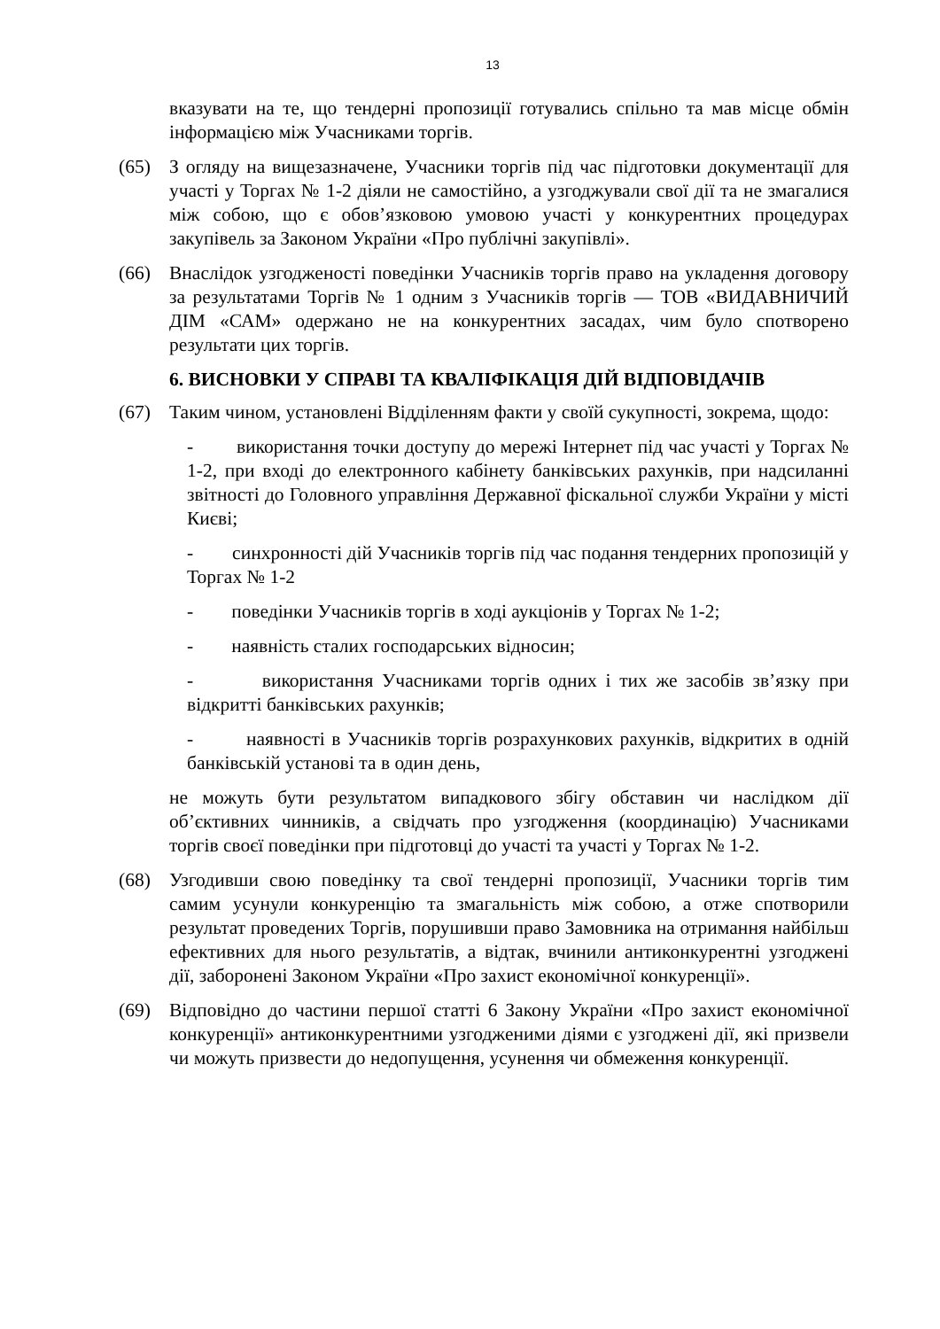13
вказувати на те, що тендерні пропозиції готувались спільно та мав місце обмін інформацією між Учасниками торгів.
(65) З огляду на вищезазначене, Учасники торгів під час підготовки документації для участі у Торгах № 1-2 діяли не самостійно, а узгоджували свої дії та не змагалися між собою, що є обов’язковою умовою участі у конкурентних процедурах закупівель за Законом України «Про публічні закупівлі».
(66) Внаслідок узгодженості поведінки Учасників торгів право на укладення договору за результатами Торгів № 1 одним з Учасників торгів — ТОВ «ВИДАВНИЧИЙ ДІМ «САМ» одержано не на конкурентних засадах, чим було спотворено результати цих торгів.
6. ВИСНОВКИ У СПРАВІ ТА КВАЛІФІКАЦІЯ ДІЙ ВІДПОВІДАЧІВ
(67) Таким чином, установлені Відділенням факти у своїй сукупності, зокрема, щодо:
- використання точки доступу до мережі Інтернет під час участі у Торгах № 1-2, при вході до електронного кабінету банківських рахунків, при надсиланні звітності до Головного управління Державної фіскальної служби України у місті Києві;
- синхронності дій Учасників торгів під час подання тендерних пропозицій у Торгах № 1-2
- поведінки Учасників торгів в ході аукціонів у Торгах № 1-2;
- наявність сталих господарських відносин;
- використання Учасниками торгів одних і тих же засобів зв’язку при відкритті банківських рахунків;
- наявності в Учасників торгів розрахункових рахунків, відкритих в одній банківській установі та в один день,
не можуть бути результатом випадкового збігу обставин чи наслідком дії об’єктивних чинників, а свідчать про узгодження (координацію) Учасниками торгів своєї поведінки при підготовці до участі та участі у Торгах № 1-2.
(68) Узгодивши свою поведінку та свої тендерні пропозиції, Учасники торгів тим самим усунули конкуренцію та змагальність між собою, а отже спотворили результат проведених Торгів, порушивши право Замовника на отримання найбільш ефективних для нього результатів, а відтак, вчинили антиконкурентні узгоджені дії, заборонені Законом України «Про захист економічної конкуренції».
(69) Відповідно до частини першої статті 6 Закону України «Про захист економічної конкуренції» антиконкурентними узгодженими діями є узгоджені дії, які призвели чи можуть призвести до недопущення, усунення чи обмеження конкуренції.